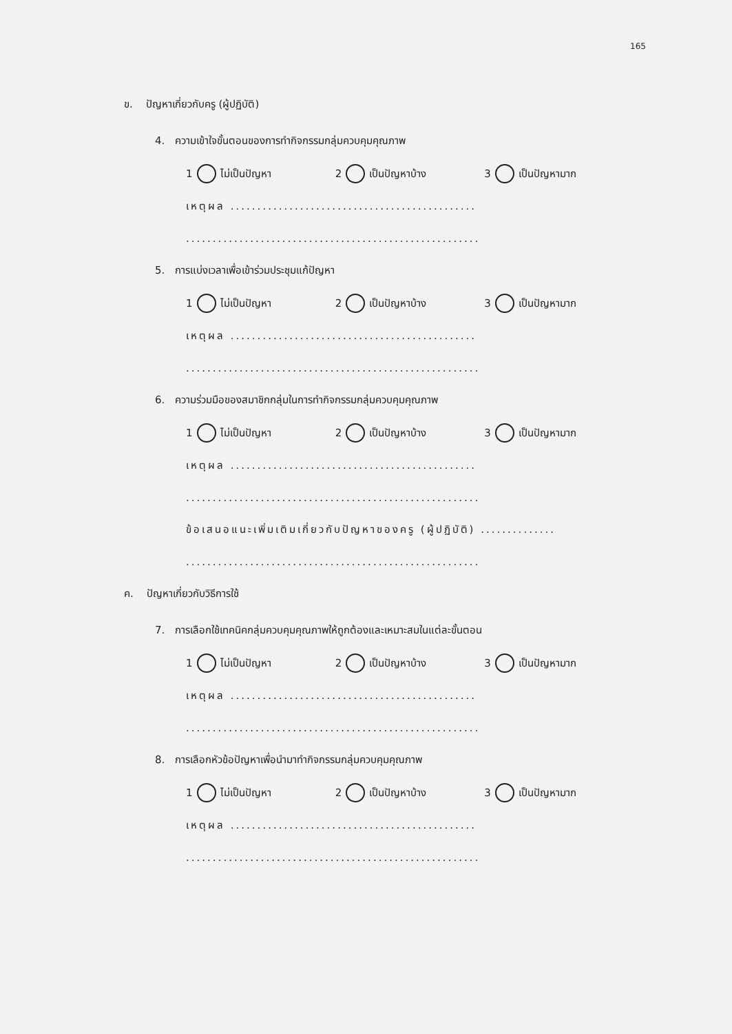165
ข. ปัญหาเกี่ยวกับครู (ผู้ปฏิบัติ)
4. ความเข้าใจขั้นตอนของการทำกิจกรรมกลุ่มควบคุมคุณภาพ
1 ไม่เป็นปัญหา 2 เป็นปัญหาบ้าง 3 เป็นปัญหามาก
เหตุผล ..............................................
.......................................................
5. การแบ่งเวลาเพื่อเข้าร่วมประชุมแก้ปัญหา
1 ไม่เป็นปัญหา 2 เป็นปัญหาบ้าง 3 เป็นปัญหามาก
เหตุผล ..............................................
.......................................................
6. ความร่วมมือของสมาชิกกลุ่มในการทำกิจกรรมกลุ่มควบคุมคุณภาพ
1 ไม่เป็นปัญหา 2 เป็นปัญหาบ้าง 3 เป็นปัญหามาก
เหตุผล ..............................................
.......................................................
ข้อเสนอแนะเพิ่มเติมเกี่ยวกับปัญหาของครู (ผู้ปฏิบัติ) ..............
.......................................................
ค. ปัญหาเกี่ยวกับวิธีการใช้
7. การเลือกใช้เทคนิคกลุ่มควบคุมคุณภาพให้ถูกต้องและเหมาะสมในแต่ละขั้นตอน
1 ไม่เป็นปัญหา 2 เป็นปัญหาบ้าง 3 เป็นปัญหามาก
เหตุผล ..............................................
.......................................................
8. การเลือกหัวข้อปัญหาเพื่อนำมาทำกิจกรรมกลุ่มควบคุมคุณภาพ
1 ไม่เป็นปัญหา 2 เป็นปัญหาบ้าง 3 เป็นปัญหามาก
เหตุผล ..............................................
.......................................................